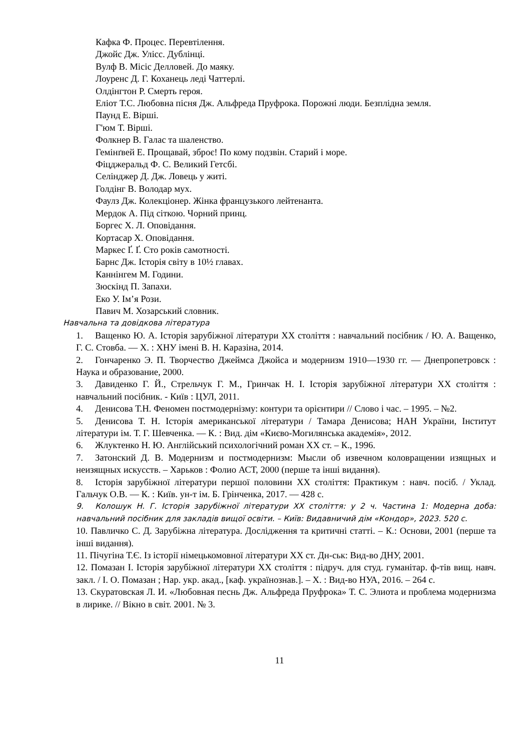Кафка Ф. Процес. Перевтілення.
Джойс Дж. Улісс. Дублінці.
Вулф В. Місіс Делловей. До маяку.
Лоуренс Д. Г. Коханець леді Чаттерлі.
Олдінгтон Р. Смерть героя.
Еліот Т.С. Любовна пісня Дж. Альфреда Пруфрока. Порожні люди. Безплідна земля.
Паунд Е. Вірші.
Г'юм Т. Вірші.
Фолкнер В. Галас та шаленство.
Гемінґвей Е. Прощавай, зброє! По кому подзвін. Старий і море.
Фіцджеральд Ф. С. Великий Гетсбі.
Селінджер Д. Дж. Ловець у житі.
Голдінг В. Володар мух.
Фаулз Дж. Колекціонер. Жінка французького лейтенанта.
Мердок А. Під сіткою. Чорний принц.
Боргес Х. Л. Оповідання.
Кортасар Х. Оповідання.
Маркес Ґ. Ґ. Сто років самотності.
Барнс Дж. Історія світу в 10½ главах.
Каннінгем М. Години.
Зюскінд П. Запахи.
Еко У. Ім’я Рози.
Павич М. Хозарський словник.
Навчальна та довідкова література
1. Ващенко Ю. А. Історія зарубіжної літератури ХХ століття : навчальний посібник / Ю. А. Ващенко, Г. С. Стовба. — Х. : ХНУ імені В. Н. Каразіна, 2014.
2. Гончаренко Э. П. Творчество Джеймса Джойса и модернизм 1910—1930 гг. — Днепропетровск : Наука и образование, 2000.
3. Давиденко Г. Й., Стрельчук Г. М., Гринчак Н. І. Історія зарубіжної літератури XX століття : навчальний посібник. - Київ : ЦУЛ, 2011.
4. Денисова Т.Н. Феномен постмодернізму: контури та орієнтири // Слово і час. – 1995. – №2.
5. Денисова Т. Н. Історія американської літератури / Тамара Денисова; НАН України, Інститут літератури ім. Т. Г. Шевченка. — К. : Вид. дім «Києво-Могилянська академія», 2012.
6. Жлуктенко Н. Ю. Англійський психологічний роман ХХ ст. – К., 1996.
7. Затонский Д. В. Модернизм и постмодернизм: Мысли об извечном коловращении изящных и неизящных искусств. – Харьков : Фолио АСТ, 2000 (перше та інші видання).
8. Історія зарубіжної літератури першої половини ХХ століття: Практикум : навч. посіб. / Уклад. Гальчук О.В. — К. : Київ. ун-т ім. Б. Грінченка, 2017. — 428 с.
9. Колошук Н. Г. Історія зарубіжної літератури ХХ століття: у 2 ч. Частина 1: Модерна доба: навчальний посібник для закладів вищої освіти. – Київ: Видавничий дім «Кондор», 2023. 520 с.
10. Павличко С. Д. Зарубіжна література. Дослідження та критичні статті. – К.: Основи, 2001 (перше та інші видання).
11. Пічугіна Т.Є. Із історії німецькомовної літератури ХХ ст. Дн-ськ: Вид-во ДНУ, 2001.
12. Помазан І. Історія зарубіжної літератури XX століття : підруч. для студ. гуманітар. ф-тів вищ. навч. закл. / І. О. Помазан ; Нар. укр. акад., [каф. українознав.]. – Х. : Вид-во НУА, 2016. – 264 с.
13. Скуратовская Л. И. «Любовная песнь Дж. Альфреда Пруфрока» Т. С. Элиота и проблема модернизма в лирике. // Вікно в світ. 2001. № 3.
11